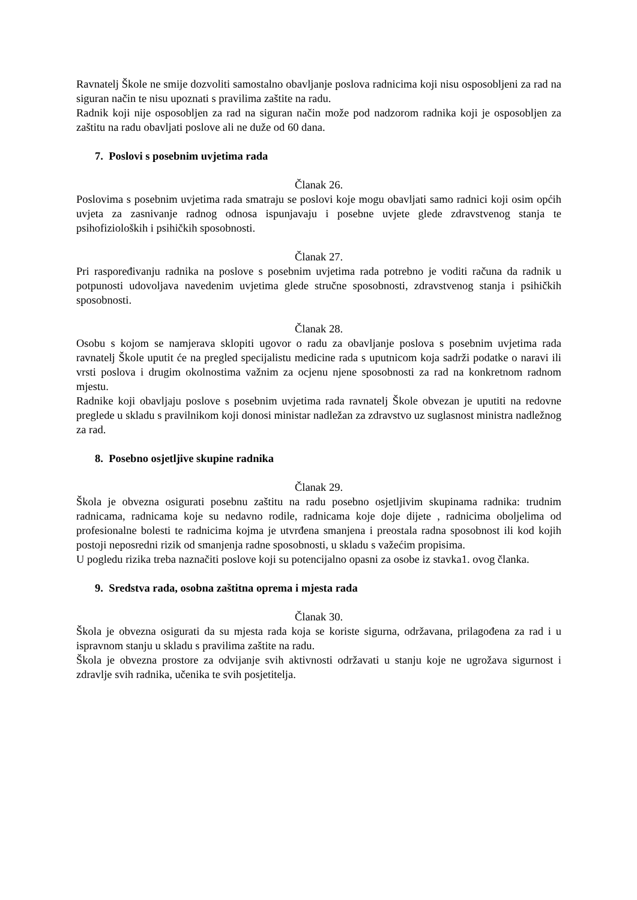Ravnatelj Škole ne smije dozvoliti samostalno obavljanje poslova radnicima koji nisu osposobljeni za rad na siguran način te nisu upoznati s pravilima zaštite na radu.
Radnik koji nije osposobljen za rad na siguran način može pod nadzorom radnika koji je osposobljen za zaštitu na radu obavljati poslove ali ne duže od 60 dana.
7. Poslovi s posebnim uvjetima rada
Članak 26.
Poslovima s posebnim uvjetima rada smatraju se poslovi koje mogu obavljati samo radnici koji osim općih uvjeta za zasnivanje radnog odnosa ispunjavaju i posebne uvjete glede zdravstvenog stanja te psihofizioloških i psihičkih sposobnosti.
Članak 27.
Pri raspoređivanju radnika na poslove s posebnim uvjetima rada potrebno je voditi računa da radnik u potpunosti udovoljava navedenim uvjetima glede stručne sposobnosti, zdravstvenog stanja i psihičkih sposobnosti.
Članak 28.
Osobu s kojom se namjerava sklopiti ugovor o radu za obavljanje poslova s posebnim uvjetima rada ravnatelj Škole uputit će na pregled specijalistu medicine rada s uputnicom koja sadrži podatke o naravi ili vrsti poslova i drugim okolnostima važnim za ocjenu njene sposobnosti za rad na konkretnom radnom mjestu.
Radnike koji obavljaju poslove s posebnim uvjetima rada ravnatelj Škole obvezan je uputiti na redovne preglede u skladu s pravilnikom koji donosi ministar nadležan za zdravstvo uz suglasnost ministra nadležnog za rad.
8. Posebno osjetljive skupine radnika
Članak 29.
Škola je obvezna osigurati posebnu zaštitu na radu posebno osjetljivim skupinama radnika: trudnim radnicama, radnicama koje su nedavno rodile, radnicama koje doje dijete , radnicima oboljelima od profesionalne bolesti te radnicima kojma je utvrđena smanjena i preostala radna sposobnost ili kod kojih postoji neposredni rizik od smanjenja radne sposobnosti, u skladu s važećim propisima.
U pogledu rizika treba naznačiti poslove koji su potencijalno opasni za osobe iz stavka1. ovog članka.
9. Sredstva rada, osobna zaštitna oprema i mjesta rada
Članak 30.
Škola je obvezna osigurati da su mjesta rada koja se koriste sigurna, održavana, prilagođena za rad i u ispravnom stanju u skladu s pravilima zaštite na radu.
Škola je obvezna prostore za odvijanje svih aktivnosti održavati u stanju koje ne ugrožava sigurnost i zdravlje svih radnika, učenika te svih posjetitelja.